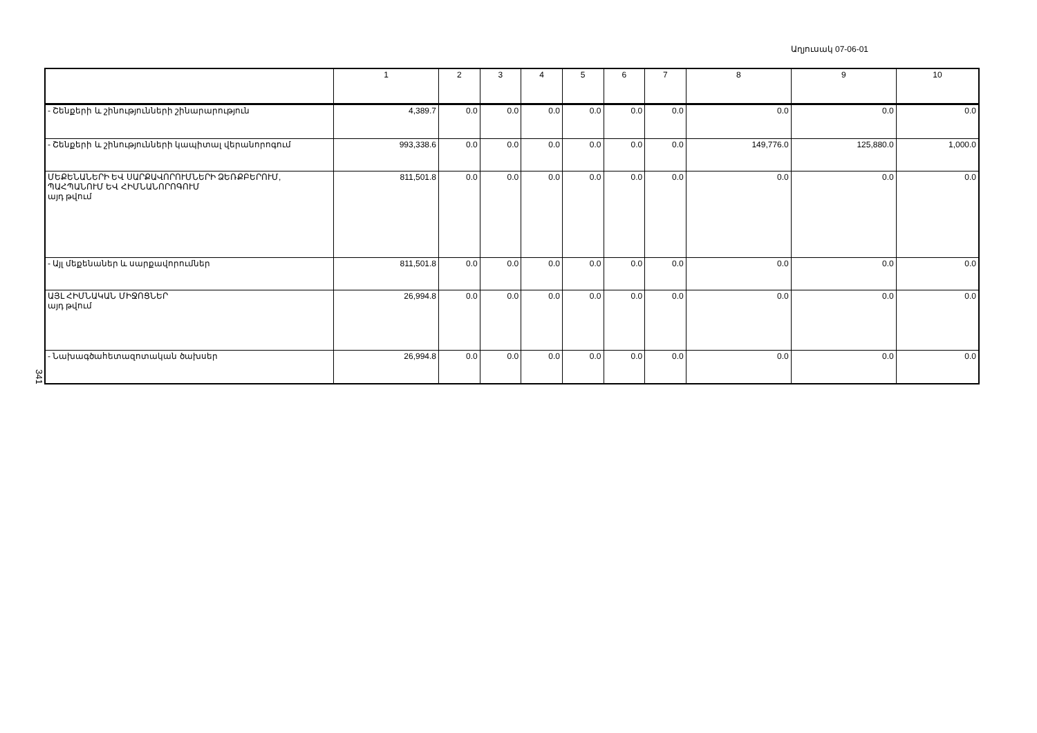Աղյուսակ 07-06-01
341
| | 1 | 2 | 3 | 4 | 5 | 6 | 7 | 8 | 9 | 10 |
| --- | --- | --- | --- | --- | --- | --- | --- | --- | --- | --- |
| - Շենքերի և շինությունների շինարարություն | 4,389.7 | 0.0 | 0.0 | 0.0 | 0.0 | 0.0 | 0.0 | 0.0 | 0.0 | 0.0 |
| - Շենքերի և շինությունների կապիտալ վերանորոգում | 993,338.6 | 0.0 | 0.0 | 0.0 | 0.0 | 0.0 | 0.0 | 149,776.0 | 125,880.0 | 1,000.0 |
| ՄԵՔԵՆԱՆԵՐԻ ԵՎ ՍԱՐՔԱՎՈՐՈՒՄՆԵՐԻ ՁԵՌՔԲԵՐՈՒՄ, ՊԱՀՊԱՆՈՒՄ ԵՎ ՀԻՄՆԱՆՈՐՈԳՈՒՄ այդ թվում | 811,501.8 | 0.0 | 0.0 | 0.0 | 0.0 | 0.0 | 0.0 | 0.0 | 0.0 | 0.0 |
| - Այլ մեքենաներ և սարքավորումներ | 811,501.8 | 0.0 | 0.0 | 0.0 | 0.0 | 0.0 | 0.0 | 0.0 | 0.0 | 0.0 |
| ԱՅԼ ՀԻՄՆԱԿԱՆ ՄԻՋՈՑՆԵՐ այդ թվում | 26,994.8 | 0.0 | 0.0 | 0.0 | 0.0 | 0.0 | 0.0 | 0.0 | 0.0 | 0.0 |
| - Նախագծահետազոտական ծախսեր | 26,994.8 | 0.0 | 0.0 | 0.0 | 0.0 | 0.0 | 0.0 | 0.0 | 0.0 | 0.0 |